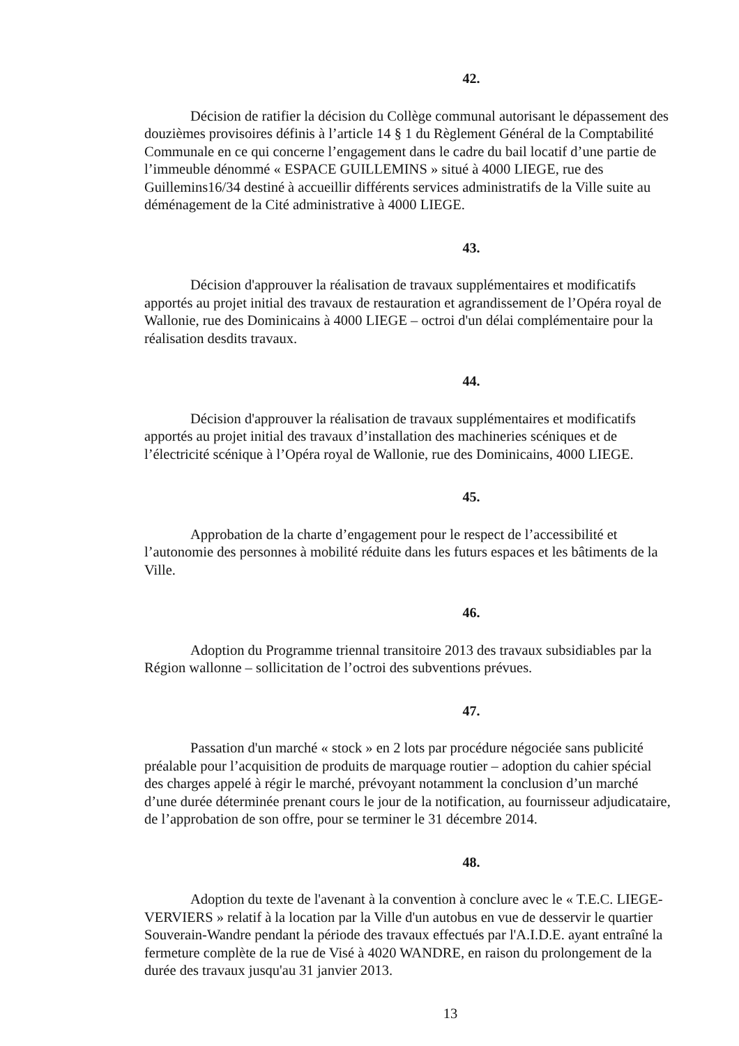42.
Décision de ratifier la décision du Collège communal autorisant le dépassement des douzièmes provisoires définis à l’article 14 § 1 du Règlement Général de la Comptabilité Communale en ce qui concerne l’engagement dans le cadre du bail locatif d’une partie de l’immeuble dénommé « ESPACE GUILLEMINS » situé à 4000 LIEGE, rue des Guillemins16/34 destiné à accueillir différents services administratifs de la Ville suite au déménagement de la Cité administrative à 4000 LIEGE.
43.
Décision d'approuver la réalisation de travaux supplémentaires et modificatifs apportés au projet initial des travaux de restauration et agrandissement de l’Opéra royal de Wallonie, rue des Dominicains à 4000 LIEGE – octroi d'un délai complémentaire pour la réalisation desdits travaux.
44.
Décision d'approuver la réalisation de travaux supplémentaires et modificatifs apportés au projet initial des travaux d’installation des machineries scéniques et de l’électricité scénique à l’Opéra royal de Wallonie, rue des Dominicains, 4000 LIEGE.
45.
Approbation de la charte d’engagement pour le respect de l’accessibilité et l’autonomie des personnes à mobilité réduite dans les futurs espaces et les bâtiments de la Ville.
46.
Adoption du Programme triennal transitoire 2013 des travaux subsidiables par la Région wallonne – sollicitation de l’octroi des subventions prévues.
47.
Passation d'un marché « stock » en 2 lots par procédure négociée sans publicité préalable pour l’acquisition de produits de marquage routier – adoption du cahier spécial des charges appelé à régir le marché, prévoyant notamment la conclusion d’un marché d’une durée déterminée prenant cours le jour de la notification, au fournisseur adjudicataire, de l’approbation de son offre, pour se terminer le 31 décembre 2014.
48.
Adoption du texte de l'avenant à la convention à conclure avec le « T.E.C. LIEGE-VERVIERS » relatif à la location par la Ville d'un autobus en vue de desservir le quartier Souverain-Wandre pendant la période des travaux effectués par l'A.I.D.E. ayant entraîné la fermeture complète de la rue de Visé à 4020 WANDRE, en raison du prolongement de la durée des travaux jusqu'au 31 janvier 2013.
13